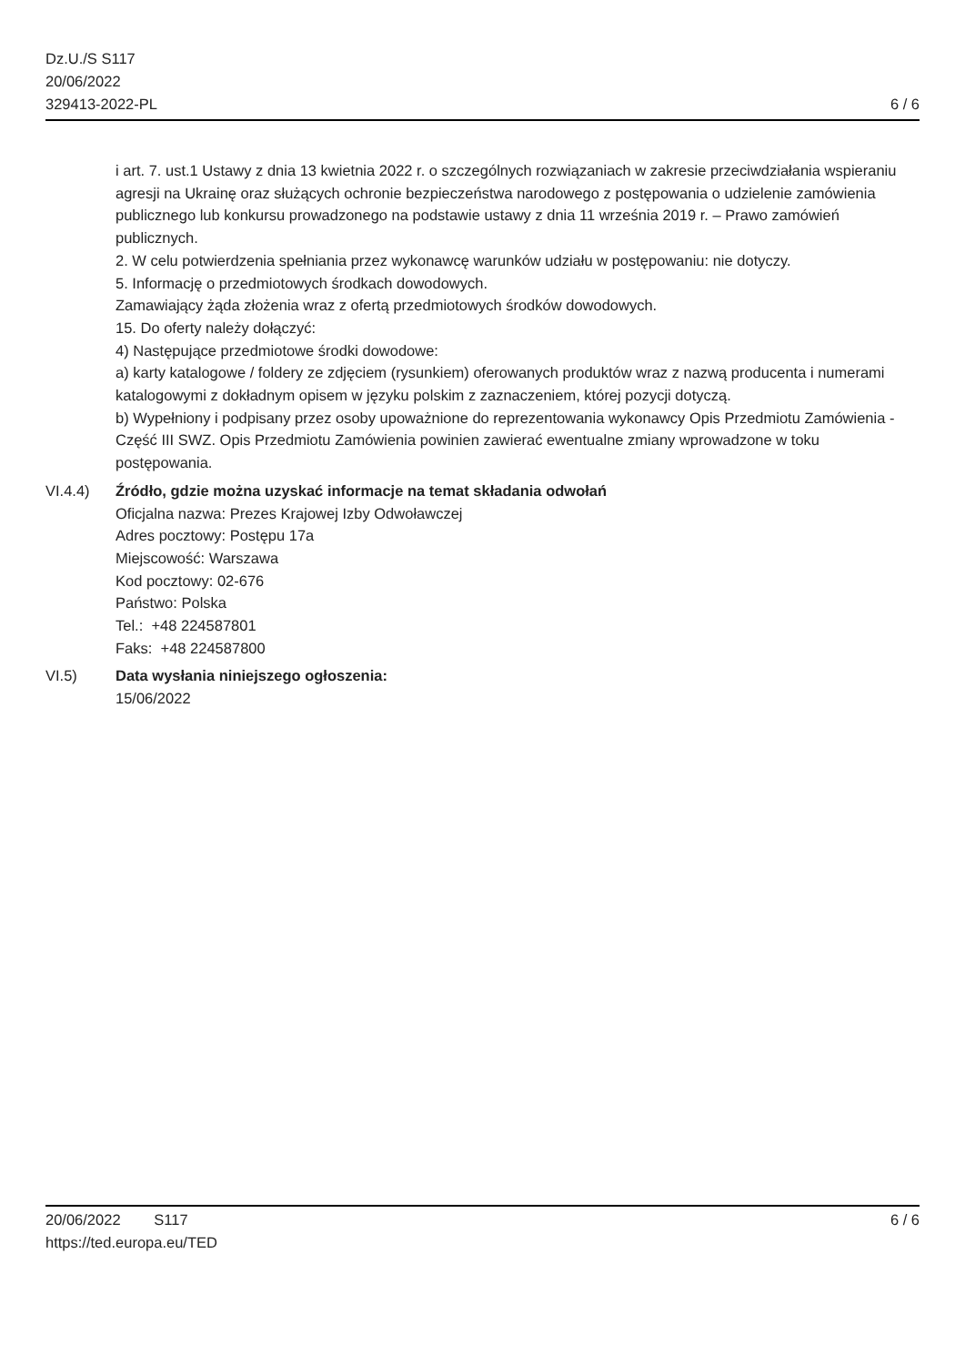Dz.U./S S117
20/06/2022
329413-2022-PL
6 / 6
i art. 7. ust.1 Ustawy z dnia 13 kwietnia 2022 r. o szczególnych rozwiązaniach w zakresie przeciwdziałania wspieraniu agresji na Ukrainę oraz służących ochronie bezpieczeństwa narodowego z postępowania o udzielenie zamówienia publicznego lub konkursu prowadzonego na podstawie ustawy z dnia 11 września 2019 r. – Prawo zamówień publicznych.
2. W celu potwierdzenia spełniania przez wykonawcę warunków udziału w postępowaniu: nie dotyczy.
5. Informację o przedmiotowych środkach dowodowych.
Zamawiający żąda złożenia wraz z ofertą przedmiotowych środków dowodowych.
15. Do oferty należy dołączyć:
4) Następujące przedmiotowe środki dowodowe:
a) karty katalogowe / foldery ze zdjęciem (rysunkiem) oferowanych produktów wraz z nazwą producenta i numerami katalogowymi z dokładnym opisem w języku polskim z zaznaczeniem, której pozycji dotyczą.
b) Wypełniony i podpisany przez osoby upoważnione do reprezentowania wykonawcy Opis Przedmiotu Zamówienia - Część III SWZ. Opis Przedmiotu Zamówienia powinien zawierać ewentualne zmiany wprowadzone w toku postępowania.
VI.4.4) Źródło, gdzie można uzyskać informacje na temat składania odwołań
Oficjalna nazwa: Prezes Krajowej Izby Odwoławczej
Adres pocztowy: Postępu 17a
Miejscowość: Warszawa
Kod pocztowy: 02-676
Państwo: Polska
Tel.: +48 224587801
Faks: +48 224587800
VI.5) Data wysłania niniejszego ogłoszenia:
15/06/2022
20/06/2022 S117
https://ted.europa.eu/TED
6 / 6